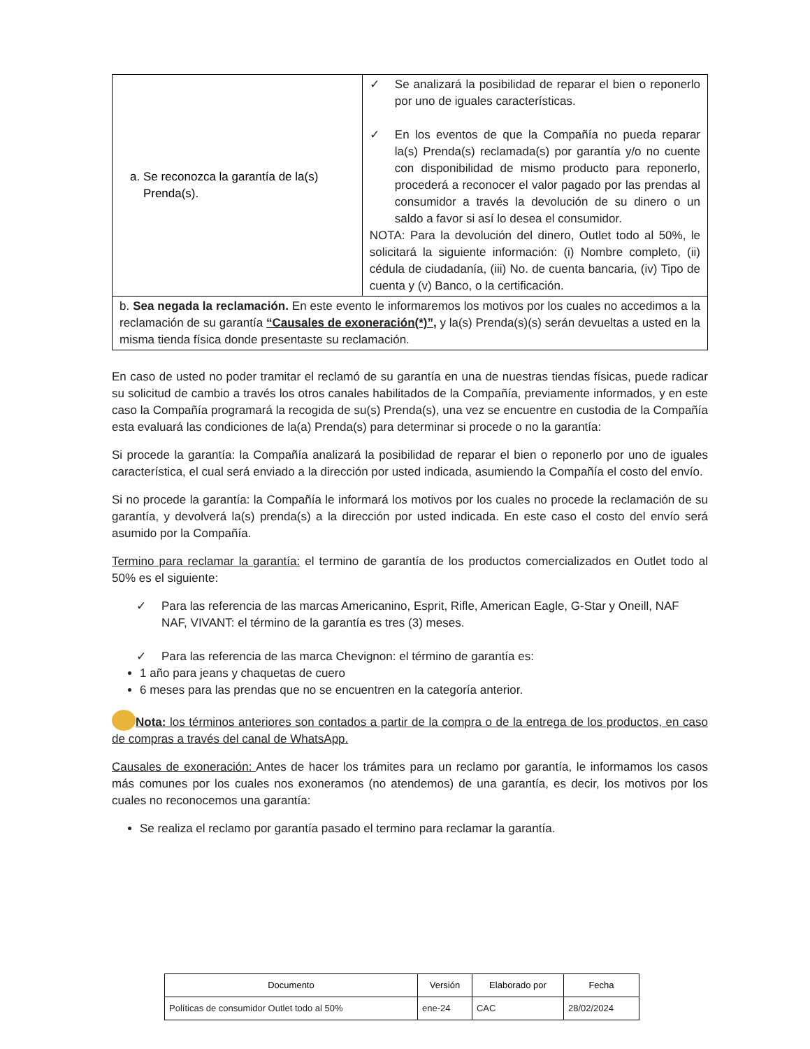| a. Se reconozca la garantía de la(s) Prenda(s). | ✓ Se analizará la posibilidad de reparar el bien o reponerlo por uno de iguales características. ✓ En los eventos de que la Compañía no pueda reparar la(s) Prenda(s) reclamada(s) por garantía y/o no cuente con disponibilidad de mismo producto para reponerlo, procederá a reconocer el valor pagado por las prendas al consumidor a través la devolución de su dinero o un saldo a favor si así lo desea el consumidor. NOTA: Para la devolución del dinero, Outlet todo al 50%, le solicitará la siguiente información: (i) Nombre completo, (ii) cédula de ciudadanía, (iii) No. de cuenta bancaria, (iv) Tipo de cuenta y (v) Banco, o la certificación. |
| b. Sea negada la reclamación. En este evento le informaremos los motivos por los cuales no accedimos a la reclamación de su garantía “Causales de exoneración(*)”, y la(s) Prenda(s)(s) serán devueltas a usted en la misma tienda física donde presentaste su reclamación. | |
En caso de usted no poder tramitar el reclamó de su garantía en una de nuestras tiendas físicas, puede radicar su solicitud de cambio a través los otros canales habilitados de la Compañía, previamente informados, y en este caso la Compañía programará la recogida de su(s) Prenda(s), una vez se encuentre en custodia de la Compañía esta evaluará las condiciones de la(a) Prenda(s) para determinar si procede o no la garantía:
Si procede la garantía: la Compañía analizará la posibilidad de reparar el bien o reponerlo por uno de iguales característica, el cual será enviado a la dirección por usted indicada, asumiendo la Compañía el costo del envío.
Si no procede la garantía: la Compañía le informará los motivos por los cuales no procede la reclamación de su garantía, y devolverá la(s) prenda(s) a la dirección por usted indicada. En este caso el costo del envío será asumido por la Compañía.
Termino para reclamar la garantía: el termino de garantía de los productos comercializados en Outlet todo al 50% es el siguiente:
✓ Para las referencia de las marcas Americanino, Esprit, Rifle, American Eagle, G-Star y Oneill, NAF NAF, VIVANT: el término de la garantía es tres (3) meses.
✓ Para las referencia de las marca Chevignon: el término de garantía es:
1 año para jeans y chaquetas de cuero
6 meses para las prendas que no se encuentren en la categoría anterior.
Nota: los términos anteriores son contados a partir de la compra o de la entrega de los productos, en caso de compras a través del canal de WhatsApp.
Causales de exoneración: Antes de hacer los trámites para un reclamo por garantía, le informamos los casos más comunes por los cuales nos exoneramos (no atendemos) de una garantía, es decir, los motivos por los cuales no reconocemos una garantía:
Se realiza el reclamo por garantía pasado el termino para reclamar la garantía.
| Documento | Versión | Elaborado por | Fecha |
| --- | --- | --- | --- |
| Políticas de consumidor Outlet todo al 50% | ene-24 | CAC | 28/02/2024 |